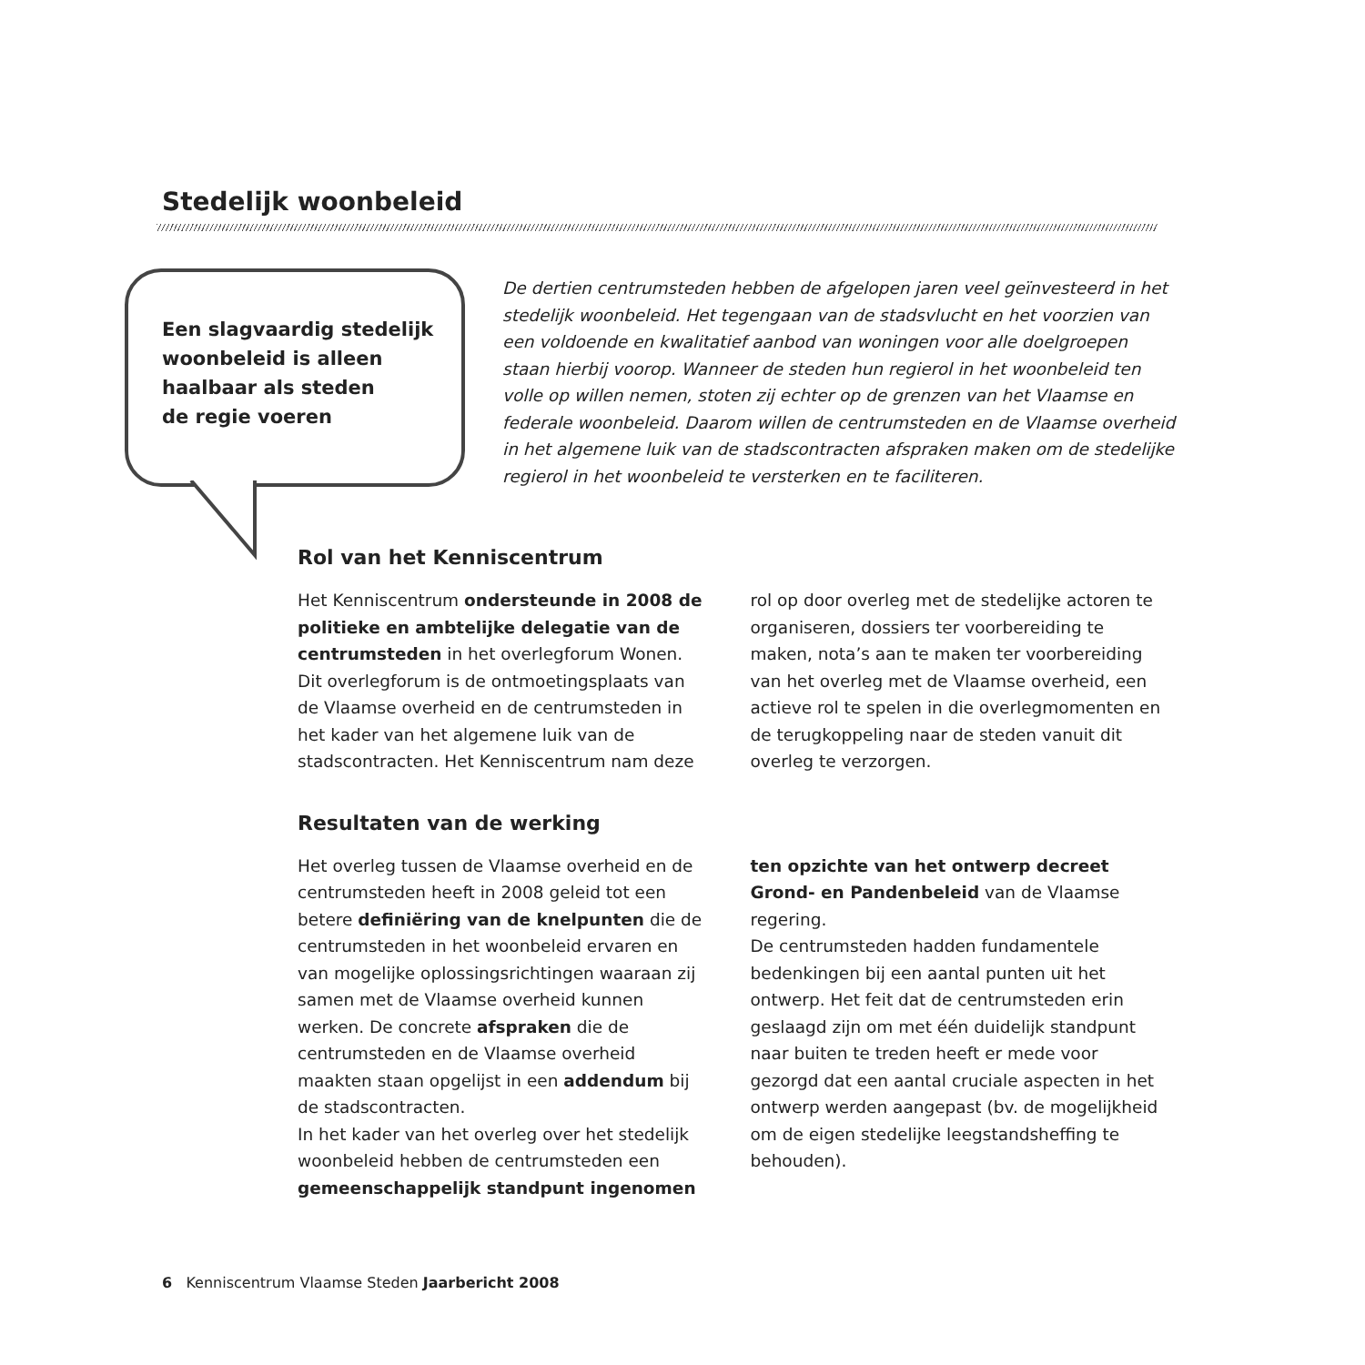Stedelijk woonbeleid
Een slagvaardig stedelijk
woonbeleid is alleen
haalbaar als steden
de regie voeren
De dertien centrumsteden hebben de afgelopen jaren veel geïnvesteerd in het stedelijk woonbeleid. Het tegengaan van de stadsvlucht en het voorzien van een voldoende en kwalitatief aanbod van woningen voor alle doelgroepen staan hierbij voorop. Wanneer de steden hun regierol in het woonbeleid ten volle op willen nemen, stoten zij echter op de grenzen van het Vlaamse en federale woonbeleid. Daarom willen de centrumsteden en de Vlaamse overheid in het algemene luik van de stadscontracten afspraken maken om de stedelijke regierol in het woonbeleid te versterken en te faciliteren.
Rol van het Kenniscentrum
Het Kenniscentrum ondersteunde in 2008 de politieke en ambtelijke delegatie van de centrumsteden in het overlegforum Wonen. Dit overlegforum is de ontmoetingsplaats van de Vlaamse overheid en de centrumsteden in het kader van het algemene luik van de stadscontracten. Het Kenniscentrum nam deze rol op door overleg met de stedelijke actoren te organiseren, dossiers ter voorbereiding te maken, nota’s aan te maken ter voorbereiding van het overleg met de Vlaamse overheid, een actieve rol te spelen in die overlegmomenten en de terugkoppeling naar de steden vanuit dit overleg te verzorgen.
Resultaten van de werking
Het overleg tussen de Vlaamse overheid en de centrumsteden heeft in 2008 geleid tot een betere definiëring van de knelpunten die de centrumsteden in het woonbeleid ervaren en van mogelijke oplossingsrichtingen waaraan zij samen met de Vlaamse overheid kunnen werken. De concrete afspraken die de centrumsteden en de Vlaamse overheid maakten staan opgelijst in een addendum bij de stadscontracten.
In het kader van het overleg over het stedelijk woonbeleid hebben de centrumsteden een gemeenschappelijk standpunt ingenomen ten opzichte van het ontwerp decreet Grond- en Pandenbeleid van de Vlaamse regering.
De centrumsteden hadden fundamentele bedenkingen bij een aantal punten uit het ontwerp. Het feit dat de centrumsteden erin geslaagd zijn om met één duidelijk standpunt naar buiten te treden heeft er mede voor gezorgd dat een aantal cruciale aspecten in het ontwerp werden aangepast (bv. de mogelijkheid om de eigen stedelijke leegstandsheffing te behouden).
6 Kenniscentrum Vlaamse Steden Jaarbericht 2008